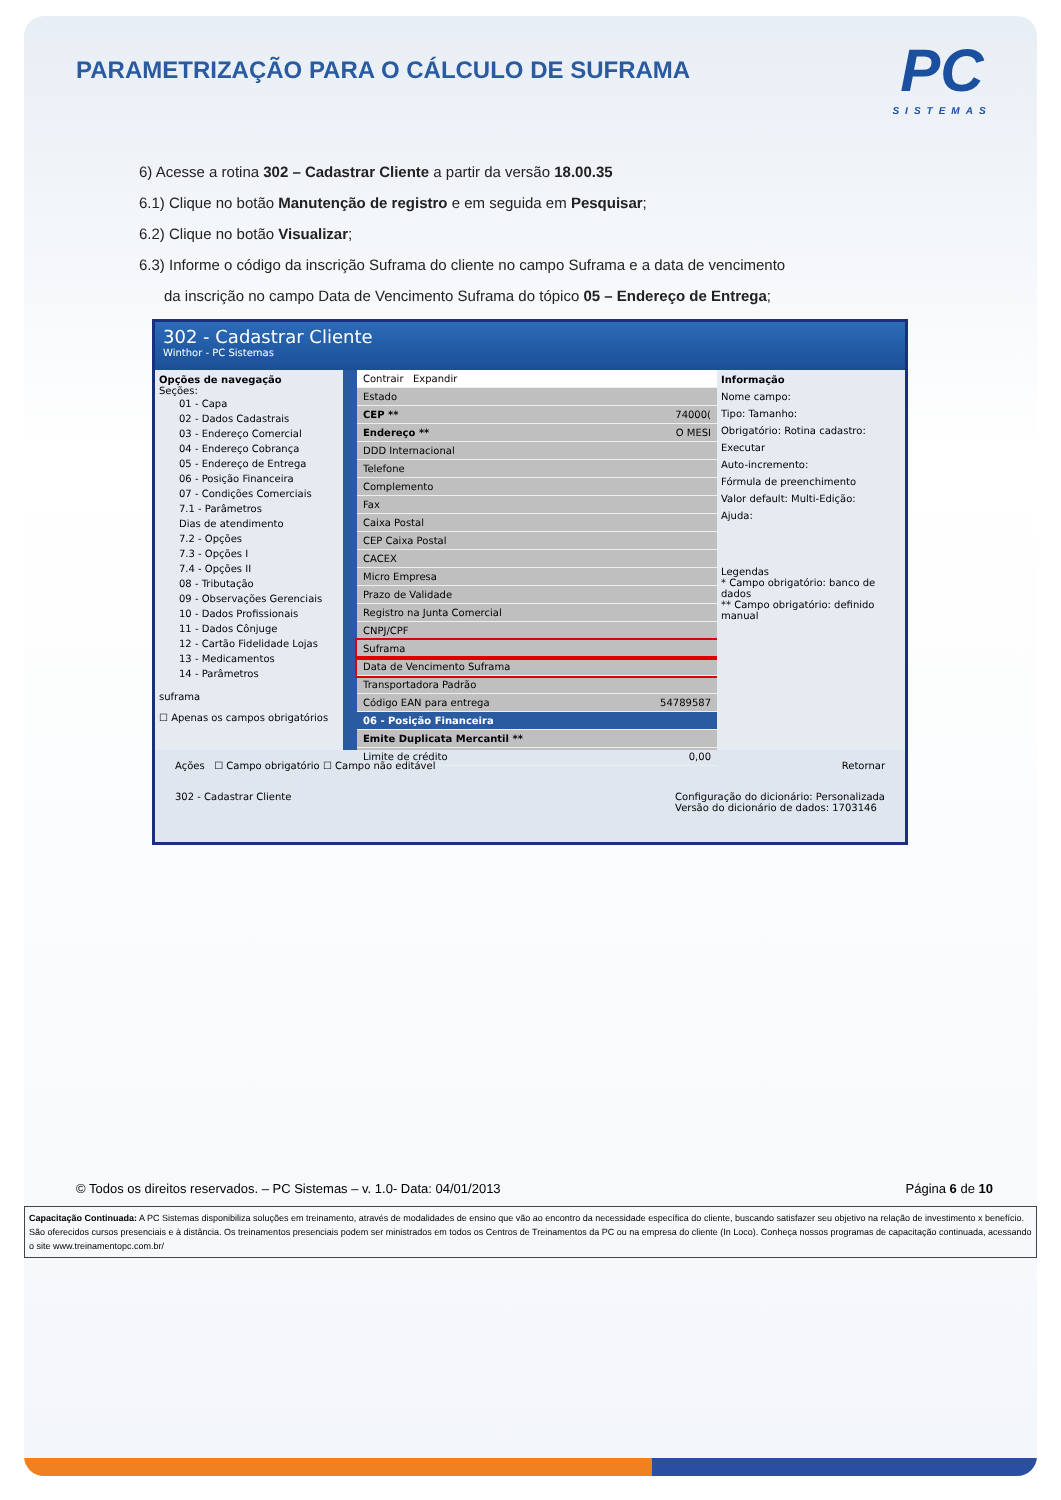PARAMETRIZAÇÃO PARA O CÁLCULO DE SUFRAMA
PC
SISTEMAS
6) Acesse a rotina 302 – Cadastrar Cliente a partir da versão 18.00.35
6.1) Clique no botão Manutenção de registro e em seguida em Pesquisar;
6.2) Clique no botão Visualizar;
6.3) Informe o código da inscrição Suframa do cliente no campo Suframa e a data de vencimento
da inscrição no campo Data de Vencimento Suframa do tópico 05 – Endereço de Entrega;
302 - Cadastrar Cliente
Winthor - PC Sistemas
Opções de navegação
Seções:
01 - Capa
02 - Dados Cadastrais
03 - Endereço Comercial
04 - Endereço Cobrança
05 - Endereço de Entrega
06 - Posição Financeira
07 - Condições Comerciais
7.1 - Parâmetros
Dias de atendimento
7.2 - Opções
7.3 - Opções I
7.4 - Opções II
08 - Tributação
09 - Observações Gerenciais
10 - Dados Profissionais
11 - Dados Cônjuge
12 - Cartão Fidelidade Lojas
13 - Medicamentos
14 - Parâmetros
suframa
☐ Apenas os campos obrigatórios
Contrair Expandir
Estado
CEP ** 74000(
Endereço ** O MESI
DDD Internacional
Telefone
Complemento
Fax
Caixa Postal
CEP Caixa Postal
CACEX
Micro Empresa
Prazo de Validade
Registro na Junta Comercial
CNPJ/CPF
Suframa
Data de Vencimento Suframa
Transportadora Padrão
Código EAN para entrega 54789587
06 - Posição Financeira
Emite Duplicata Mercantil **
Limite de crédito 0,00
Informação
Nome campo:
Tipo: Tamanho:
Obrigatório: Rotina cadastro:
Executar
Auto-incremento:
Fórmula de preenchimento
Valor default: Multi-Edição:
Ajuda:
Legendas
* Campo obrigatório: banco de dados
** Campo obrigatório: definido manual
Ações ☐ Campo obrigatório ☐ Campo não editável Retornar
302 - Cadastrar Cliente Configuração do dicionário: Personalizada
Versão do dicionário de dados: 1703146
© Todos os direitos reservados. – PC Sistemas – v. 1.0- Data: 04/01/2013 Página 6 de 10
Capacitação Continuada: A PC Sistemas disponibiliza soluções em treinamento, através de modalidades de ensino que vão ao encontro da necessidade específica do cliente, buscando satisfazer seu objetivo na relação de investimento x benefício. São oferecidos cursos presenciais e à distância. Os treinamentos presenciais podem ser ministrados em todos os Centros de Treinamentos da PC ou na empresa do cliente (In Loco). Conheça nossos programas de capacitação continuada, acessando o site www.treinamentopc.com.br/